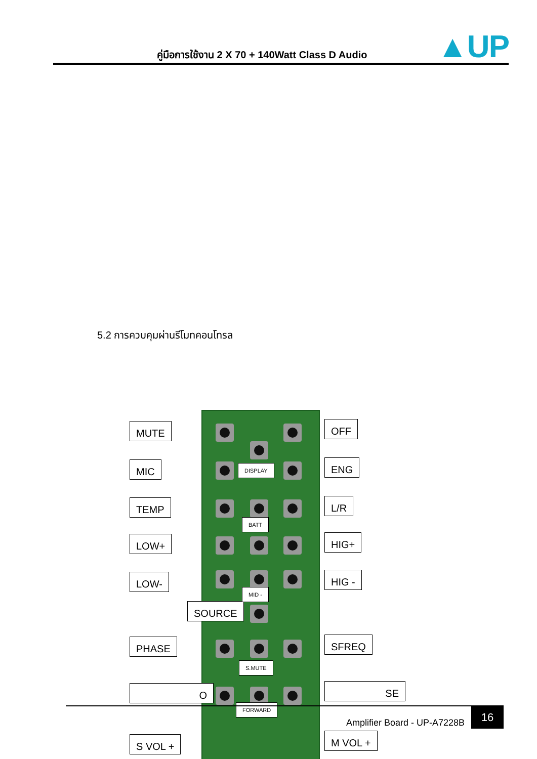คู่มือการใช้งาน 2 X 70 + 140Watt Class D Audio ▲UP
5.2 การควบคุมผ่านรีโมทคอนโทรล
MUTE
MIC
TEMP
LOW+
LOW-
SOURCE
PHASE
O
S VOL +
OFF
ENG
L/R
HIG+
HIG -
SFREQ
SE
M VOL +
DISPLAY
BATT
MID -
S.MUTE
FORWARD
Amplifier Board - UP-A7228B
16